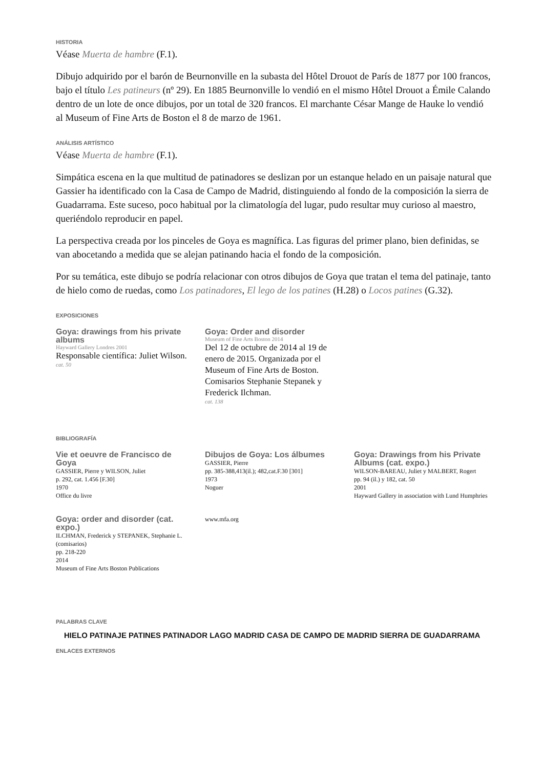HISTORIA
Véase Muerta de hambre (F.1).
Dibujo adquirido por el barón de Beurnonville en la subasta del Hôtel Drouot de París de 1877 por 100 francos, bajo el título Les patineurs (nº 29). En 1885 Beurnonville lo vendió en el mismo Hôtel Drouot a Émile Calando dentro de un lote de once dibujos, por un total de 320 francos. El marchante César Mange de Hauke lo vendió al Museum of Fine Arts de Boston el 8 de marzo de 1961.
ANÁLISIS ARTÍSTICO
Véase Muerta de hambre (F.1).
Simpática escena en la que multitud de patinadores se deslizan por un estanque helado en un paisaje natural que Gassier ha identificado con la Casa de Campo de Madrid, distinguiendo al fondo de la composición la sierra de Guadarrama. Este suceso, poco habitual por la climatología del lugar, pudo resultar muy curioso al maestro, queriéndolo reproducir en papel.
La perspectiva creada por los pinceles de Goya es magnífica. Las figuras del primer plano, bien definidas, se van abocetando a medida que se alejan patinando hacia el fondo de la composición.
Por su temática, este dibujo se podría relacionar con otros dibujos de Goya que tratan el tema del patinaje, tanto de hielo como de ruedas, como Los patinadores, El lego de los patines (H.28) o Locos patines (G.32).
EXPOSICIONES
Goya: drawings from his private albums
Hayward Gallery Londres 2001
Responsable científica: Juliet Wilson.
cat. 50
Goya: Order and disorder
Museum of Fine Arts Boston 2014
Del 12 de octubre de 2014 al 19 de enero de 2015. Organizada por el Museum of Fine Arts de Boston. Comisarios Stephanie Stepanek y Frederick Ilchman.
cat. 138
BIBLIOGRAFÍA
Vie et oeuvre de Francisco de Goya
GASSIER, Pierre y WILSON, Juliet
p. 292, cat. 1.456 [F.30]
1970
Office du livre
Dibujos de Goya: Los álbumes
GASSIER, Pierre
pp. 385-388,413(il.); 482,cat.F.30 [301]
1973
Noguer
Goya: Drawings from his Private Albums (cat. expo.)
WILSON-BAREAU, Juliet y MALBERT, Rogert
pp. 94 (il.) y 182, cat. 50
2001
Hayward Gallery in association with Lund Humphries
Goya: order and disorder (cat. expo.)
ILCHMAN, Frederick y STEPANEK, Stephanie L. (comisarios)
pp. 218-220
2014
Museum of Fine Arts Boston Publications
www.mfa.org
PALABRAS CLAVE
HIELO PATINAJE PATINES PATINADOR LAGO MADRID CASA DE CAMPO DE MADRID SIERRA DE GUADARRAMA
ENLACES EXTERNOS